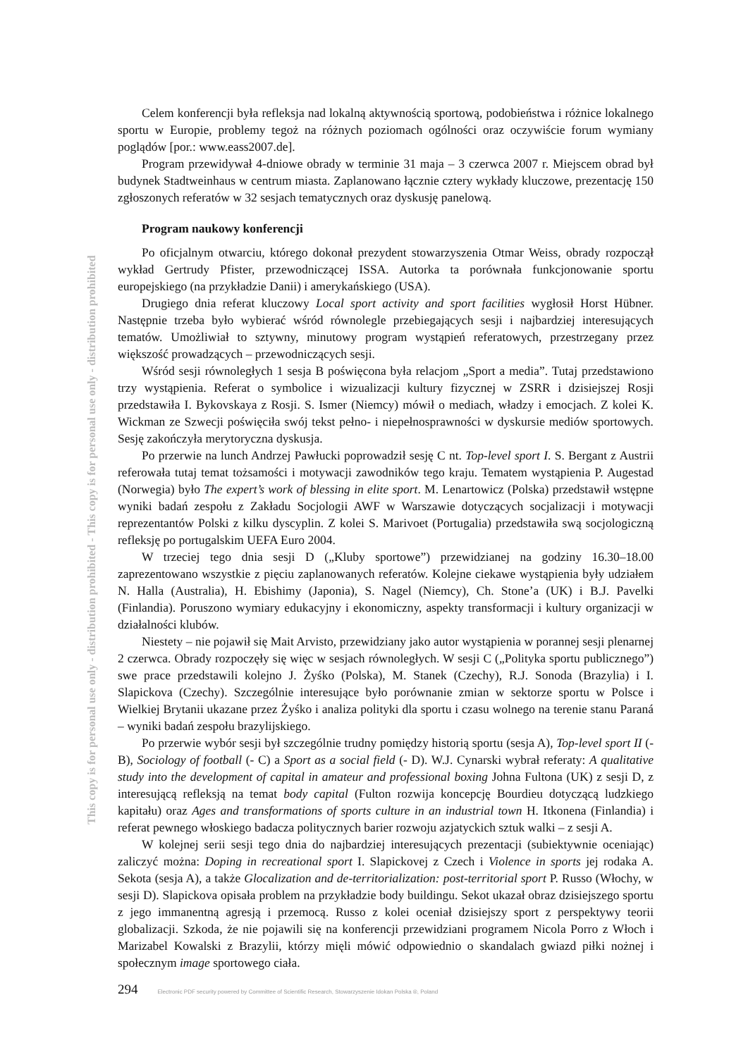This copy is for personal use only - distribution prohibited - This copy is for personal use only - distribution prohibited
Celem konferencji była refleksja nad lokalną aktywnością sportową, podobieństwa i różnice lokalnego sportu w Europie, problemy tegoż na różnych poziomach ogólności oraz oczywiście forum wymiany poglądów [por.: www.eass2007.de].
Program przewidywał 4-dniowe obrady w terminie 31 maja – 3 czerwca 2007 r. Miejscem obrad był budynek Stadtweinhaus w centrum miasta. Zaplanowano łącznie cztery wykłady kluczowe, prezentację 150 zgłoszonych referatów w 32 sesjach tematycznych oraz dyskusję panelową.
Program naukowy konferencji
Po oficjalnym otwarciu, którego dokonał prezydent stowarzyszenia Otmar Weiss, obrady rozpoczął wykład Gertrudy Pfister, przewodniczącej ISSA. Autorka ta porównała funkcjonowanie sportu europejskiego (na przykładzie Danii) i amerykańskiego (USA).
Drugiego dnia referat kluczowy Local sport activity and sport facilities wygłosił Horst Hübner. Następnie trzeba było wybierać wśród równolegle przebiegających sesji i najbardziej interesujących tematów. Umożliwiał to sztywny, minutowy program wystąpień referatowych, przestrzegany przez większość prowadzących – przewodniczących sesji.
Wśród sesji równoległych 1 sesja B poświęcona była relacjom „Sport a media”. Tutaj przedstawiono trzy wystąpienia. Referat o symbolice i wizualizacji kultury fizycznej w ZSRR i dzisiejszej Rosji przedstawiła I. Bykovskaya z Rosji. S. Ismer (Niemcy) mówił o mediach, władzy i emocjach. Z kolei K. Wickman ze Szwecji poświęciła swój tekst pełno- i niepełnosprawności w dyskursie mediów sportowych. Sesję zakończyła merytoryczna dyskusja.
Po przerwie na lunch Andrzej Pawłucki poprowadził sesję C nt. Top-level sport I. S. Bergant z Austrii referowała tutaj temat tożsamości i motywacji zawodników tego kraju. Tematem wystąpienia P. Augestad (Norwegia) było The expert’s work of blessing in elite sport. M. Lenartowicz (Polska) przedstawił wstępne wyniki badań zespołu z Zakładu Socjologii AWF w Warszawie dotyczących socjalizacji i motywacji reprezentantów Polski z kilku dyscyplin. Z kolei S. Marivoet (Portugalia) przedstawiła swą socjologiczną refleksję po portugalskim UEFA Euro 2004.
W trzeciej tego dnia sesji D („Kluby sportowe”) przewidzianej na godziny 16.30–18.00 zaprezentowano wszystkie z pięciu zaplanowanych referatów. Kolejne ciekawe wystąpienia były udziałem N. Halla (Australia), H. Ebishimy (Japonia), S. Nagel (Niemcy), Ch. Stone’a (UK) i B.J. Pavelki (Finlandia). Poruszono wymiary edukacyjny i ekonomiczny, aspekty transformacji i kultury organizacji w działalności klubów.
Niestety – nie pojawił się Mait Arvisto, przewidziany jako autor wystąpienia w porannej sesji plenarnej 2 czerwca. Obrady rozpoczęły się więc w sesjach równoległych. W sesji C („Polityka sportu publicznego”) swe prace przedstawili kolejno J. Żyśko (Polska), M. Stanek (Czechy), R.J. Sonoda (Brazylia) i I. Slapickova (Czechy). Szczególnie interesujące było porównanie zmian w sektorze sportu w Polsce i Wielkiej Brytanii ukazane przez Żyśko i analiza polityki dla sportu i czasu wolnego na terenie stanu Paraná – wyniki badań zespołu brazylijskiego.
Po przerwie wybór sesji był szczególnie trudny pomiędzy historią sportu (sesja A), Top-level sport II (- B), Sociology of football (- C) a Sport as a social field (- D). W.J. Cynarski wybrał referaty: A qualitative study into the development of capital in amateur and professional boxing Johna Fultona (UK) z sesji D, z interesującą refleksją na temat body capital (Fulton rozwija koncepcję Bourdieu dotyczącą ludzkiego kapitału) oraz Ages and transformations of sports culture in an industrial town H. Itkonena (Finlandia) i referat pewnego włoskiego badacza politycznych barier rozwoju azjatyckich sztuk walki – z sesji A.
W kolejnej serii sesji tego dnia do najbardziej interesujących prezentacji (subiektywnie oceniając) zaliczyć można: Doping in recreational sport I. Slapickovej z Czech i Violence in sports jej rodaka A. Sekota (sesja A), a także Glocalization and de-territorialization: post-territorial sport P. Russo (Włochy, w sesji D). Slapickova opisała problem na przykładzie body buildingu. Sekot ukazał obraz dzisiejszego sportu z jego immanentną agresją i przemocą. Russo z kolei oceniał dzisiejszy sport z perspektywy teorii globalizacji. Szkoda, że nie pojawili się na konferencji przewidziani programem Nicola Porro z Włoch i Marizabel Kowalski z Brazylii, którzy mięli mówić odpowiednio o skandalach gwiazd piłki nożnej i społecznym image sportowego ciała.
294 Electronic PDF security powered by Committee of Scientific Research, Stowarzyszenie Idokan Polska ®, Poland